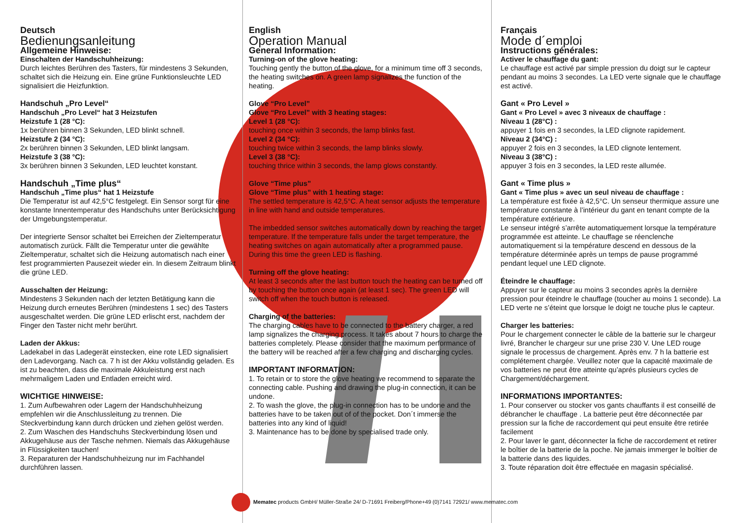Deutsch
Bedienungsanleitung
Allgemeine Hinweise:
Einschalten der Handschuhheizung:
Durch leichtes Berühren des Tasters, für mindestens 3 Sekunden, schaltet sich die Heizung ein. Eine grüne Funktionsleuchte LED signalisiert die Heizfunktion.
Handschuh „Pro Level“
Handschuh „Pro Level“ hat 3 Heizstufen
Heizstufe 1 (28 °C):
1x berühren binnen 3 Sekunden, LED blinkt schnell.
Heizstufe 2 (34 °C):
2x berühren binnen 3 Sekunden, LED blinkt langsam.
Heizstufe 3 (38 °C):
3x berühren binnen 3 Sekunden, LED leuchtet konstant.
Handschuh „Time plus“
Handschuh „Time plus“ hat 1 Heizstufe
Die Temperatur ist auf 42,5°C festgelegt. Ein Sensor sorgt für eine konstante Innentemperatur des Handschuhs unter Berücksichtigung der Umgebungstemperatur.
Der integrierte Sensor schaltet bei Erreichen der Zieltemperatur automatisch zurück. Fällt die Temperatur unter die gewählte Zieltemperatur, schaltet sich die Heizung automatisch nach einer fest programmierten Pausezeit wieder ein. In diesem Zeitraum blinkt die grüne LED.
Ausschalten der Heizung:
Mindestens 3 Sekunden nach der letzten Betätigung kann die Heizung durch erneutes Berühren (mindestens 1 sec) des Tasters ausgeschaltet werden. Die grüne LED erlischt erst, nachdem der Finger den Taster nicht mehr berührt.
Laden der Akkus:
Ladekabel in das Ladegerät einstecken, eine rote LED signalisiert den Ladevorgang. Nach ca. 7 h ist der Akku vollständig geladen. Es ist zu beachten, dass die maximale Akkuleistung erst nach mehrmaligem Laden und Entladen erreicht wird.
WICHTIGE HINWEISE:
1. Zum Aufbewahren oder Lagern der Handschuhheizung empfehlen wir die Anschlussleitung zu trennen. Die Steckverbindung kann durch drücken und ziehen gelöst werden.
2. Zum Waschen des Handschuhs Steckverbindung lösen und Akkugehäuse aus der Tasche nehmen. Niemals das Akkugehäuse in Flüssigkeiten tauchen!
3. Reparaturen der Handschuhheizung nur im Fachhandel durchführen lassen.
English
Operation Manual
General Information:
Turning-on of the glove heating:
Touching gently the button of the glove, for a minimum time off 3 seconds, the heating switches on. A green lamp signalizes the function of the heating.
Glove “Pro Level”
Glove “Pro Level” with 3 heating stages:
Level 1 (28 °C):
touching once within 3 seconds, the lamp blinks fast.
Level 2 (34 °C):
touching twice within 3 seconds, the lamp blinks slowly.
Level 3 (38 °C):
touching thrice within 3 seconds, the lamp glows constantly.
Glove “Time plus”
Glove “Time plus” with 1 heating stage:
The settled temperature is 42,5°C. A heat sensor adjusts the temperature in line with hand and outside temperatures.
The imbedded sensor switches automatically down by reaching the target temperature. If the temperature falls under the target temperature, the heating switches on again automatically after a programmed pause. During this time the green LED is flashing.
Turning off the glove heating:
At least 3 seconds after the last button touch the heating can be turned off by touching the button once again (at least 1 sec). The green LED will switch off when the touch button is released.
Charging of the batteries:
The charging cables have to be connected to the battery charger, a red lamp signalizes the charging process. It takes about 7 hours to charge the batteries completely. Please consider that the maximum performance of the battery will be reached after a few charging and discharging cycles.
IMPORTANT INFORMATION:
1. To retain or to store the glove heating we recommend to separate the connecting cable. Pushing and drawing the plug-in connection, it can be undone.
2. To wash the glove, the plug-in connection has to be undone and the batteries have to be taken out of of the pocket. Don´t immerse the batteries into any kind of liquid!
3. Maintenance has to be done by specialised trade only.
Français
Mode d´emploi
Instructions générales:
Activer le chauffage du gant:
Le chauffage est activé par simple pression du doigt sur le capteur pendant au moins 3 secondes. La LED verte signale que le chauffage est activé.
Gant « Pro Level »
Gant « Pro Level » avec 3 niveaux de chauffage :
Niveau 1 (28°C) :
appuyer 1 fois en 3 secondes, la LED clignote rapidement.
Niveau 2 (34°C) :
appuyer 2 fois en 3 secondes, la LED clignote lentement.
Niveau 3 (38°C) :
appuyer 3 fois en 3 secondes, la LED reste allumée.
Gant « Time plus »
Gant « Time plus » avec un seul niveau de chauffage :
La température est fixée à 42,5°C. Un senseur thermique assure une température constante à l’intérieur du gant en tenant compte de la température extérieure.
Le senseur intégré s’arrête automatiquement lorsque la température programmée est atteinte. Le chauffage se réenclenche automatiquement si la température descend en dessous de la température déterminée après un temps de pause programmé pendant lequel une LED clignote.
Éteindre le chauffage:
Appuyer sur le capteur au moins 3 secondes après la dernière pression pour éteindre le chauffage (toucher au moins 1 seconde). La LED verte ne s’éteint que lorsque le doigt ne touche plus le capteur.
Charger les batteries:
Pour le chargement connecter le câble de la batterie sur le chargeur livré, Brancher le chargeur sur une prise 230 V. Une LED rouge signale le processus de chargement. Après env. 7 h la batterie est complétement chargée. Veuillez noter que la capacité maximale de vos batteries ne peut être atteinte qu’aprés plusieurs cycles de
Chargement/déchargement.
INFORMATIONS IMPORTANTES:
1. Pour conserver ou stocker vos gants chauffants il est conseillé de débrancher le chauffage . La batterie peut être déconnectée par pression sur la fiche de raccordement qui peut ensuite être retirée facilement
2. Pour laver le gant, déconnecter la fiche de raccordement et retirer le boîtier de la batterie de la poche. Ne jamais immerger le boîtier de la batterie dans des liquides.
3. Toute réparation doit être effectuée en magasin spécialisé.
Mematec products GmbH/ Müller-Straße 24/ D-71691 Freiberg/Phone+49 (0)7141 72921/ www.mematec.com